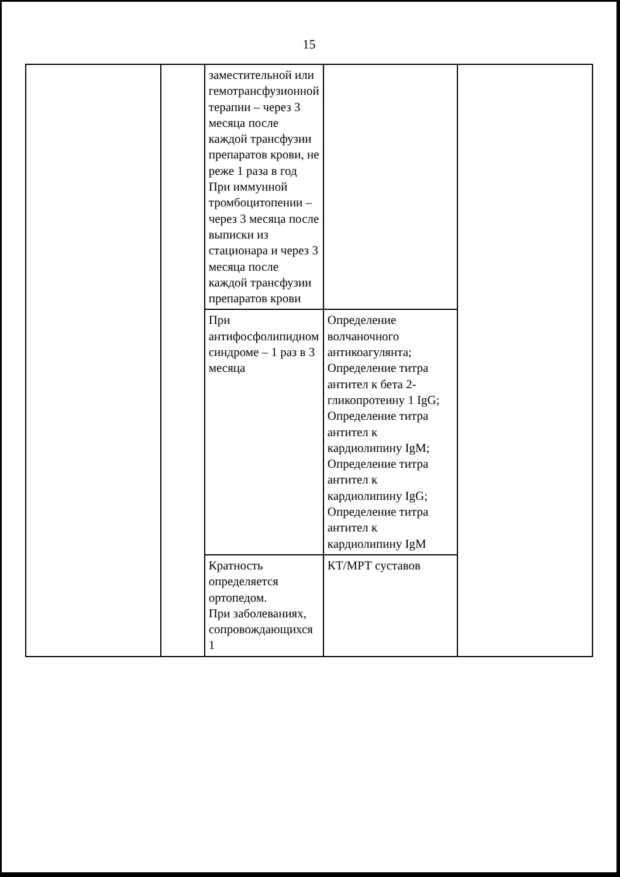15
| | | заместительной или гемотрансфузионной терапии – через 3 месяца после каждой трансфузии препаратов крови, не реже 1 раза в год При иммунной тромбоцитопении – через 3 месяца после выписки из стационара и через 3 месяца после каждой трансфузии препаратов крови | | |
| | | При антифосфолипидном синдроме – 1 раз в 3 месяца | Определение волчаночного антикоагулянта; Определение титра антител к бета 2-гликопротеину 1 IgG; Определение титра антител к кардиолипину IgM; Определение титра антител к кардиолипину IgG; Определение титра антител к кардиолипину IgM | |
| | | Кратность определяется ортопедом. При заболеваниях, сопровождающихся 1 | КТ/МРТ суставов | |